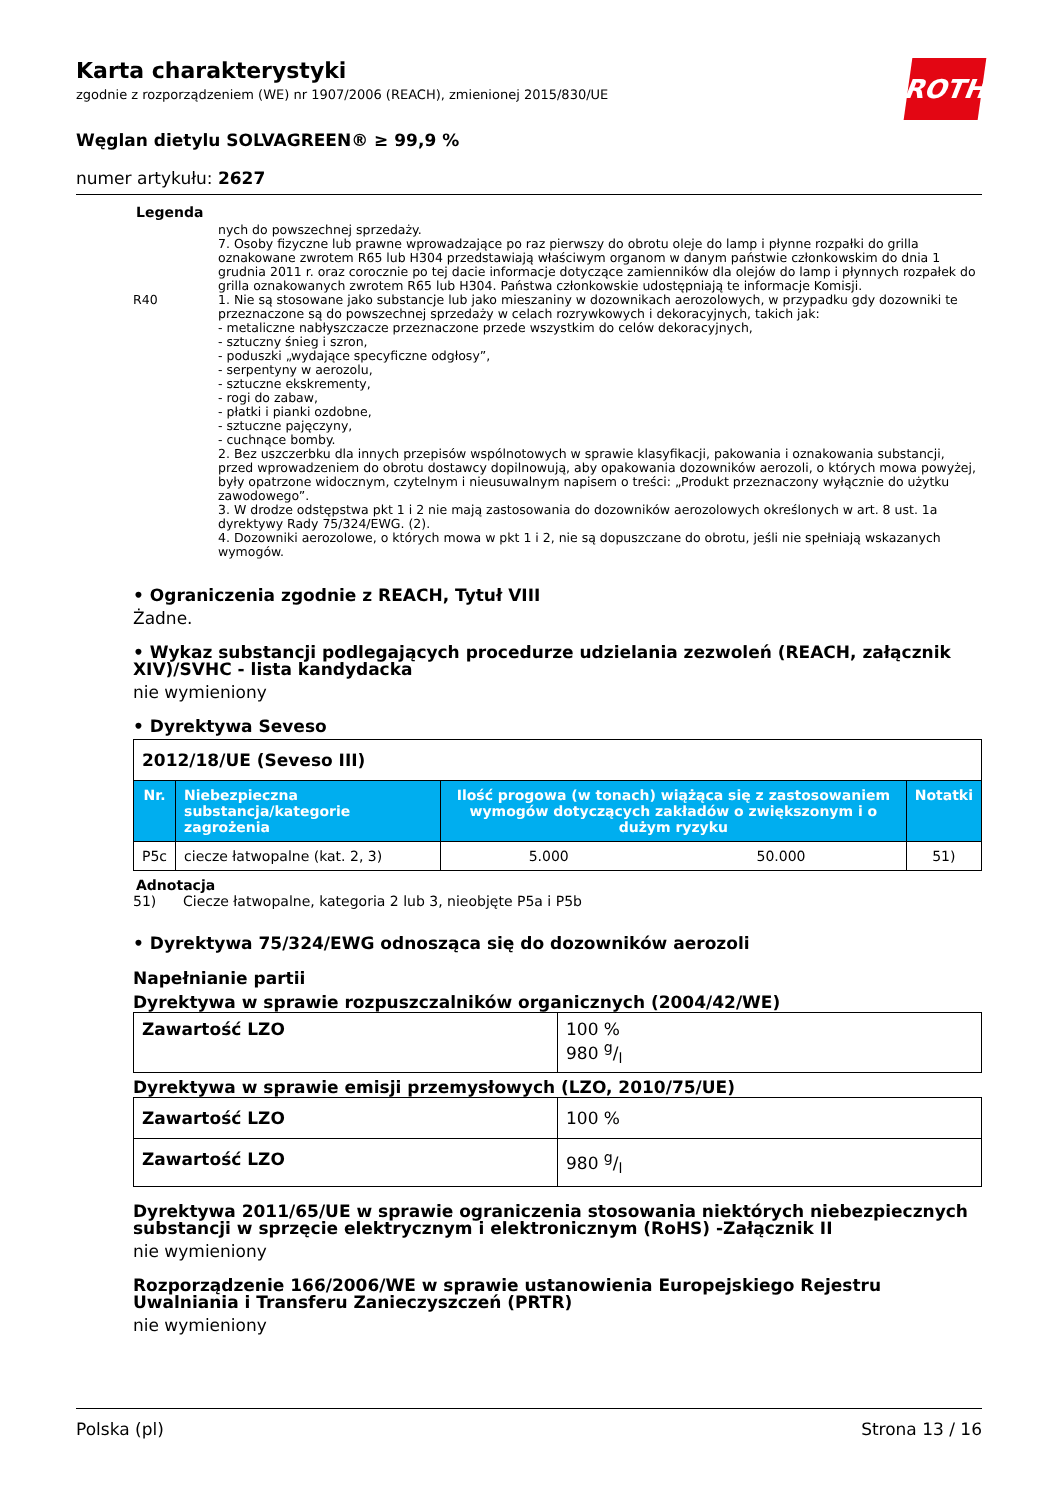Karta charakterystyki
zgodnie z rozporządzeniem (WE) nr 1907/2006 (REACH), zmienionej 2015/830/UE
Węglan dietylu SOLVAGREEN® ≥ 99,9 %
numer artykułu: 2627
Legenda
R40
nych do powszechnej sprzedaży.
7. Osoby fizyczne lub prawne wprowadzające po raz pierwszy do obrotu oleje do lamp i płynne rozpałki do grilla oznakowane zwrotem R65 lub H304 przedstawiają właściwym organom w danym państwie członkowskim do dnia 1 grudnia 2011 r. oraz corocznie po tej dacie informacje dotyczące zamienników dla olejów do lamp i płynnych rozpałek do grilla oznakowanych zwrotem R65 lub H304. Państwa członkowskie udostępniają te informacje Komisji.
1. Nie są stosowane jako substancje lub jako mieszaniny w dozownikach aerozolowych, w przypadku gdy dozowniki te przeznaczone są do powszechnej sprzedaży w celach rozrywkowych i dekoracyjnych, takich jak:
- metaliczne nabłyszczacze przeznaczone przede wszystkim do celów dekoracyjnych,
- sztuczny śnieg i szron,
- poduszki „wydające specyficzne odgłosy”,
- serpentyny w aerozolu,
- sztuczne ekskrementy,
- rogi do zabaw,
- płatki i pianki ozdobne,
- sztuczne pajęczyny,
- cuchnące bomby.
2. Bez uszczerbku dla innych przepisów wspólnotowych w sprawie klasyfikacji, pakowania i oznakowania substancji, przed wprowadzeniem do obrotu dostawcy dopilnowują, aby opakowania dozowników aerozoli, o których mowa powyżej, były opatrzone widocznym, czytelnym i nieusuwalnym napisem o treści: „Produkt przeznaczony wyłącznie do użytku zawodowego”.
3. W drodze odstępstwa pkt 1 i 2 nie mają zastosowania do dozowników aerozolowych określonych w art. 8 ust. 1a dyrektywy Rady 75/324/EWG. (2).
4. Dozowniki aerozolowe, o których mowa w pkt 1 i 2, nie są dopuszczane do obrotu, jeśli nie spełniają wskazanych wymogów.
• Ograniczenia zgodnie z REACH, Tytuł VIII
Żadne.
• Wykaz substancji podlegających procedurze udzielania zezwoleń (REACH, załącznik XIV)/SVHC - lista kandydacka
nie wymieniony
• Dyrektywa Seveso
| 2012/18/UE (Seveso III) | | | | |
| Nr. | Niebezpieczna substancja/kategorie zagrożenia | Ilość progowa (w tonach) wiążąca się z zastosowaniem wymogów dotyczących zakładów o zwiększonym i o dużym ryzyku | | Notatki |
| P5c | ciecze łatwopalne (kat. 2, 3) | 5.000 | 50.000 | 51) |
Adnotacja
51) Ciecze łatwopalne, kategoria 2 lub 3, nieobjęte P5a i P5b
• Dyrektywa 75/324/EWG odnosząca się do dozowników aerozoli
Napełnianie partii
Dyrektywa w sprawie rozpuszczalników organicznych (2004/42/WE)
| Zawartość LZO | 100 % 980 g/l |
Dyrektywa w sprawie emisji przemysłowych (LZO, 2010/75/UE)
| Zawartość LZO | 100 % |
| Zawartość LZO | 980 g/l |
Dyrektywa 2011/65/UE w sprawie ograniczenia stosowania niektórych niebezpiecznych substancji w sprzęcie elektrycznym i elektronicznym (RoHS) -Załącznik II
nie wymieniony
Rozporządzenie 166/2006/WE w sprawie ustanowienia Europejskiego Rejestru Uwalniania i Transferu Zanieczyszczeń (PRTR)
nie wymieniony
ROTH
Polska (pl) Strona 13 / 16